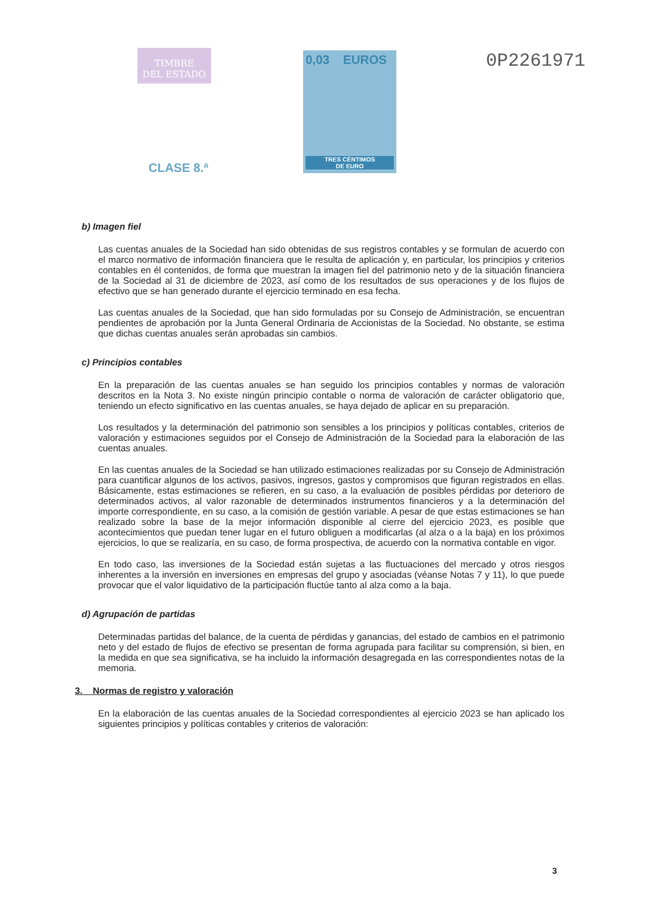TIMBRE
DEL ESTADO
0,03 EUROS
TRES CÉNTIMOS
DE EURO
0P2261971
CLASE 8.ª
b) Imagen fiel
Las cuentas anuales de la Sociedad han sido obtenidas de sus registros contables y se formulan de acuerdo con el marco normativo de información financiera que le resulta de aplicación y, en particular, los principios y criterios contables en él contenidos, de forma que muestran la imagen fiel del patrimonio neto y de la situación financiera de la Sociedad al 31 de diciembre de 2023, así como de los resultados de sus operaciones y de los flujos de efectivo que se han generado durante el ejercicio terminado en esa fecha.
Las cuentas anuales de la Sociedad, que han sido formuladas por su Consejo de Administración, se encuentran pendientes de aprobación por la Junta General Ordinaria de Accionistas de la Sociedad. No obstante, se estima que dichas cuentas anuales serán aprobadas sin cambios.
c) Principios contables
En la preparación de las cuentas anuales se han seguido los principios contables y normas de valoración descritos en la Nota 3. No existe ningún principio contable o norma de valoración de carácter obligatorio que, teniendo un efecto significativo en las cuentas anuales, se haya dejado de aplicar en su preparación.
Los resultados y la determinación del patrimonio son sensibles a los principios y políticas contables, criterios de valoración y estimaciones seguidos por el Consejo de Administración de la Sociedad para la elaboración de las cuentas anuales.
En las cuentas anuales de la Sociedad se han utilizado estimaciones realizadas por su Consejo de Administración para cuantificar algunos de los activos, pasivos, ingresos, gastos y compromisos que figuran registrados en ellas. Básicamente, estas estimaciones se refieren, en su caso, a la evaluación de posibles pérdidas por deterioro de determinados activos, al valor razonable de determinados instrumentos financieros y a la determinación del importe correspondiente, en su caso, a la comisión de gestión variable. A pesar de que estas estimaciones se han realizado sobre la base de la mejor información disponible al cierre del ejercicio 2023, es posible que acontecimientos que puedan tener lugar en el futuro obliguen a modificarlas (al alza o a la baja) en los próximos ejercicios, lo que se realizaría, en su caso, de forma prospectiva, de acuerdo con la normativa contable en vigor.
En todo caso, las inversiones de la Sociedad están sujetas a las fluctuaciones del mercado y otros riesgos inherentes a la inversión en inversiones en empresas del grupo y asociadas (véanse Notas 7 y 11), lo que puede provocar que el valor liquidativo de la participación fluctúe tanto al alza como a la baja.
d) Agrupación de partidas
Determinadas partidas del balance, de la cuenta de pérdidas y ganancias, del estado de cambios en el patrimonio neto y del estado de flujos de efectivo se presentan de forma agrupada para facilitar su comprensión, si bien, en la medida en que sea significativa, se ha incluido la información desagregada en las correspondientes notas de la memoria.
3. Normas de registro y valoración
En la elaboración de las cuentas anuales de la Sociedad correspondientes al ejercicio 2023 se han aplicado los siguientes principios y políticas contables y criterios de valoración:
3